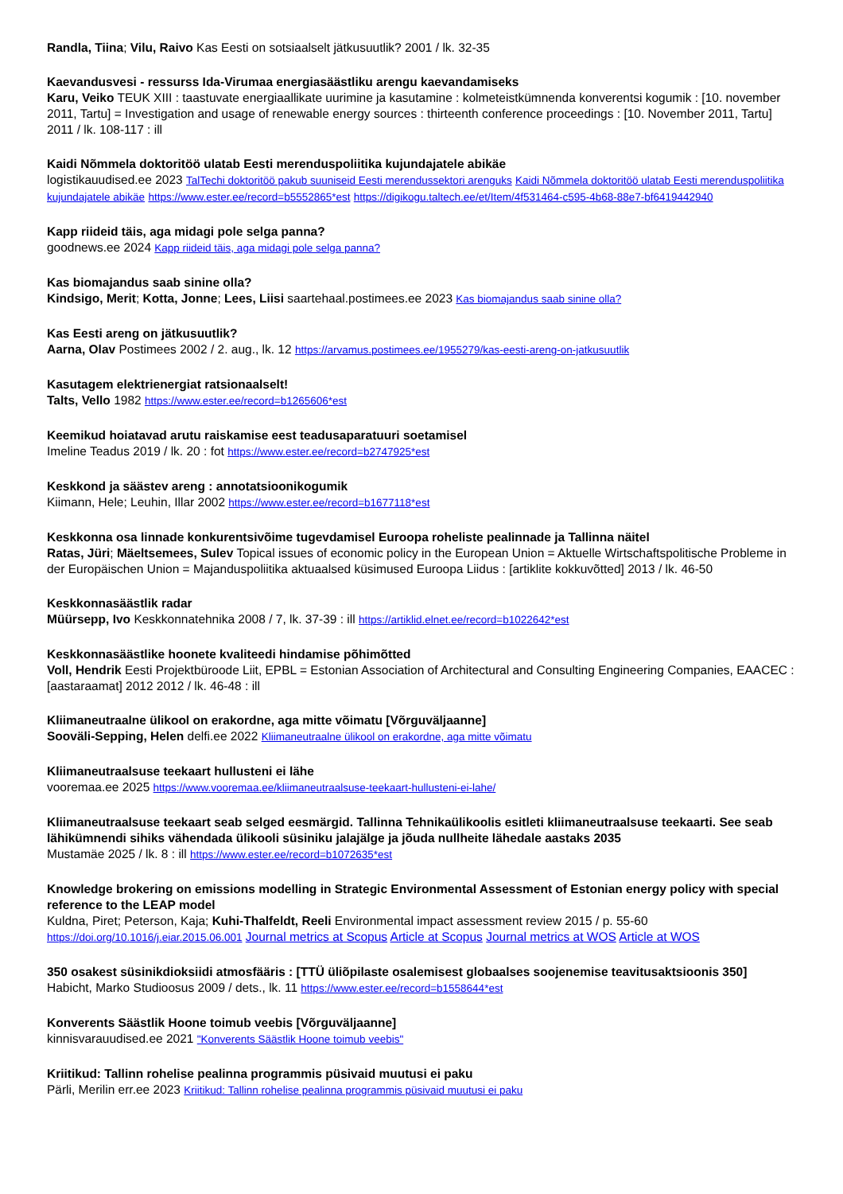Randla, Tiina; Vilu, Raivo Kas Eesti on sotsiaalselt jätkusuutlik? 2001 / lk. 32-35
Kaevandusvesi - ressurss Ida-Virumaa energiasäästliku arengu kaevandamiseks
Karu, Veiko TEUK XIII : taastuvate energiaallikate uurimine ja kasutamine : kolmeteistkümnenda konverentsi kogumik : [10. november 2011, Tartu] = Investigation and usage of renewable energy sources : thirteenth conference proceedings : [10. November 2011, Tartu] 2011 / lk. 108-117 : ill
Kaidi Nõmmela doktoritöö ulatab Eesti merenduspoliitika kujundajatele abikäe
logistikauudised.ee 2023 TalTechi doktoritöö pakub suuniseid Eesti merendussektori arenguks Kaidi Nõmmela doktoritöö ulatab Eesti merenduspoliitika kujundajatele abikäe https://www.ester.ee/record=b5552865*est https://digikogu.taltech.ee/et/Item/4f531464-c595-4b68-88e7-bf6419442940
Kapp riideid täis, aga midagi pole selga panna?
goodnews.ee 2024 Kapp riideid täis, aga midagi pole selga panna?
Kas biomajandus saab sinine olla?
Kindsigo, Merit; Kotta, Jonne; Lees, Liisi saartehaal.postimees.ee 2023 Kas biomajandus saab sinine olla?
Kas Eesti areng on jätkusuutlik?
Aarna, Olav Postimees 2002 / 2. aug., lk. 12 https://arvamus.postimees.ee/1955279/kas-eesti-areng-on-jatkusuutlik
Kasutagem elektrienergiat ratsionaalselt!
Talts, Vello 1982 https://www.ester.ee/record=b1265606*est
Keemikud hoiatavad arutu raiskamise eest teadusaparatuuri soetamisel
Imeline Teadus 2019 / lk. 20 : fot https://www.ester.ee/record=b2747925*est
Keskkond ja säästev areng : annotatsioonikogumik
Kiimann, Hele; Leuhin, Illar 2002 https://www.ester.ee/record=b1677118*est
Keskkonna osa linnade konkurentsivõime tugevdamisel Euroopa roheliste pealinnade ja Tallinna näitel
Ratas, Jüri; Mäeltsemees, Sulev Topical issues of economic policy in the European Union = Aktuelle Wirtschaftspolitische Probleme in der Europäischen Union = Majanduspoliitika aktuaalsed küsimused Euroopa Liidus : [artiklite kokkuvõtted] 2013 / lk. 46-50
Keskkonnasäästlik radar
Müürsepp, Ivo Keskkonnatehnika 2008 / 7, lk. 37-39 : ill https://artiklid.elnet.ee/record=b1022642*est
Keskkonnasäästlike hoonete kvaliteedi hindamise põhimõtted
Voll, Hendrik Eesti Projektbüroode Liit, EPBL = Estonian Association of Architectural and Consulting Engineering Companies, EAACEC : [aastaraamat] 2012 2012 / lk. 46-48 : ill
Kliimaneutraalne ülikool on erakordne, aga mitte võimatu [Võrguväljaanne]
Sooväli-Sepping, Helen delfi.ee 2022 Kliimaneutraalne ülikool on erakordne, aga mitte võimatu
Kliimaneutraalsuse teekaart hullusteni ei lähe
vooremaa.ee 2025 https://www.vooremaa.ee/kliimaneutraalsuse-teekaart-hullusteni-ei-lahe/
Kliimaneutraalsuse teekaart seab selged eesmärgid. Tallinna Tehnikaülikoolis esitleti kliimaneutraalsuse teekaarti. See seab lähikümnendi sihiks vähendada ülikooli süsiniku jalajälge ja jõuda nullheite lähedale aastaks 2035
Mustamäe 2025 / lk. 8 : ill https://www.ester.ee/record=b1072635*est
Knowledge brokering on emissions modelling in Strategic Environmental Assessment of Estonian energy policy with special reference to the LEAP model
Kuldna, Piret; Peterson, Kaja; Kuhi-Thalfeldt, Reeli Environmental impact assessment review 2015 / p. 55-60 https://doi.org/10.1016/j.eiar.2015.06.001 Journal metrics at Scopus Article at Scopus Journal metrics at WOS Article at WOS
350 osakest süsinikdioksiidi atmosfääris : [TTÜ üliõpilaste osalemisest globaalses soojenemise teavitusaktsioonis 350]
Habicht, Marko Studioosus 2009 / dets., lk. 11 https://www.ester.ee/record=b1558644*est
Konverents Säästlik Hoone toimub veebis [Võrguväljaanne]
kinnisvarauudised.ee 2021 "Konverents Säästlik Hoone toimub veebis"
Kriitikud: Tallinn rohelise pealinna programmis püsivaid muutusi ei paku
Pärli, Merilin err.ee 2023 Kriitikud: Tallinn rohelise pealinna programmis püsivaid muutusi ei paku